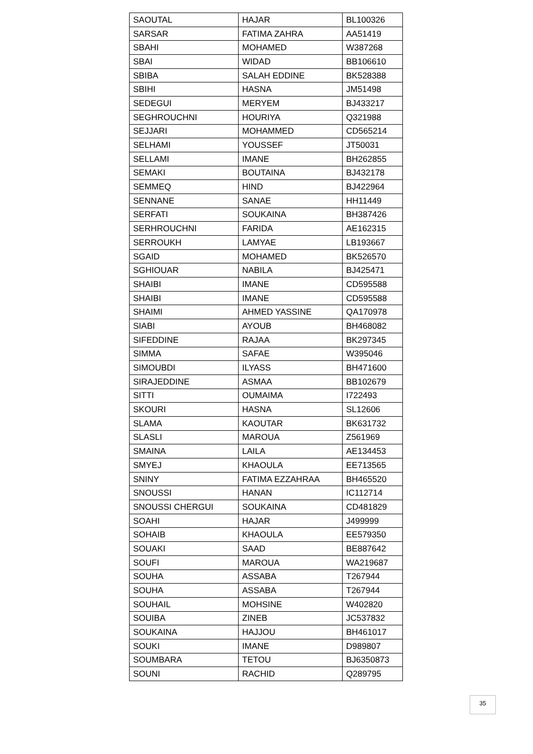| SAOUTAL | HAJAR | BL100326 |
| SARSAR | FATIMA ZAHRA | AA51419 |
| SBAHI | MOHAMED | W387268 |
| SBAI | WIDAD | BB106610 |
| SBIBA | SALAH EDDINE | BK528388 |
| SBIHI | HASNA | JM51498 |
| SEDEGUI | MERYEM | BJ433217 |
| SEGHROUCHNI | HOURIYA | Q321988 |
| SEJJARI | MOHAMMED | CD565214 |
| SELHAMI | YOUSSEF | JT50031 |
| SELLAMI | IMANE | BH262855 |
| SEMAKI | BOUTAINA | BJ432178 |
| SEMMEQ | HIND | BJ422964 |
| SENNANE | SANAE | HH11449 |
| SERFATI | SOUKAINA | BH387426 |
| SERHROUCHNI | FARIDA | AE162315 |
| SERROUKH | LAMYAE | LB193667 |
| SGAID | MOHAMED | BK526570 |
| SGHIOUAR | NABILA | BJ425471 |
| SHAIBI | IMANE | CD595588 |
| SHAIBI | IMANE | CD595588 |
| SHAIMI | AHMED YASSINE | QA170978 |
| SIABI | AYOUB | BH468082 |
| SIFEDDINE | RAJAA | BK297345 |
| SIMMA | SAFAE | W395046 |
| SIMOUBDI | ILYASS | BH471600 |
| SIRAJEDDINE | ASMAA | BB102679 |
| SITTI | OUMAIMA | I722493 |
| SKOURI | HASNA | SL12606 |
| SLAMA | KAOUTAR | BK631732 |
| SLASLI | MAROUA | Z561969 |
| SMAINA | LAILA | AE134453 |
| SMYEJ | KHAOULA | EE713565 |
| SNINY | FATIMA EZZAHRAA | BH465520 |
| SNOUSSI | HANAN | IC112714 |
| SNOUSSI CHERGUI | SOUKAINA | CD481829 |
| SOAHI | HAJAR | J499999 |
| SOHAIB | KHAOULA | EE579350 |
| SOUAKI | SAAD | BE887642 |
| SOUFI | MAROUA | WA219687 |
| SOUHA | ASSABA | T267944 |
| SOUHA | ASSABA | T267944 |
| SOUHAIL | MOHSINE | W402820 |
| SOUIBA | ZINEB | JC537832 |
| SOUKAINA | HAJJOU | BH461017 |
| SOUKI | IMANE | D989807 |
| SOUMBARA | TETOU | BJ6350873 |
| SOUNI | RACHID | Q289795 |
35